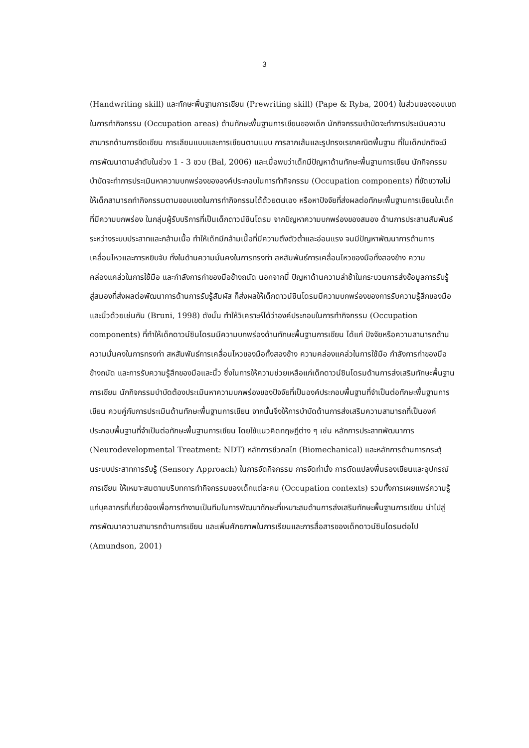3
(Handwriting skill) และทักษะพื้นฐานการเขียน (Prewriting skill) (Pape & Ryba, 2004) ในส่วนของขอบเขตในการทำกิจกรรม (Occupation areas) ด้านทักษะพื้นฐานการเขียนของเด็ก นักกิจกรรมบำบัดจะทำการประเมินความสามารถด้านการขีดเขียน การเลียนแบบและการเขียนตามแบบ การลากเส้นและรูปทรงเรขาคณิตพื้นฐาน ที่ในเด็กปกติจะมีการพัฒนาตามลำดับในช่วง 1 - 3 ขวบ (Bal, 2006) และเมื่อพบว่าเด็กมีปัญหาด้านทักษะพื้นฐานการเขียน นักกิจกรรมบำบัดจะทำการประเมินหาความบกพร่องขององค์ประกอบในการทำกิจกรรม (Occupation components) ที่ขัดขวางไม่ให้เด็กสามารถทำกิจกรรมตามขอบเขตในการทำกิจกรรมได้ด้วยตนเอง หรือหาปัจจัยที่ส่งผลต่อทักษะพื้นฐานการเขียนในเด็กที่มีความบกพร่อง ในกลุ่มผู้รับบริการที่เป็นเด็กดาวน์ซินโดรม จากปัญหาความบกพร่องของสมอง ด้านการประสานสัมพันธ์ระหว่างระบบประสาทและกล้ามเนื้อ ทำให้เด็กมีกล้ามเนื้อที่มีความตึงตัวต่ำและอ่อนแรง จนมีปัญหาพัฒนาการด้านการเคลื่อนไหวและการหยิบจับ ทั้งในด้านความมั่นคงในการทรงท่า สหสัมพันธ์การเคลื่อนไหวของมือทั้งสองข้าง ความคล่องแคล่วในการใช้มือ และกำลังการกำของมือข้างถนัด นอกจากนี้ ปัญหาด้านความล่าช้าในกระบวนการส่งข้อมูลการรับรู้สู่สมองที่ส่งผลต่อพัฒนาการด้านการรับรู้สัมผัส ก็ส่งผลให้เด็กดาวน์ซินโดรมมีความบกพร่องของการรับความรู้สึกของมือและนิ้วด้วยเช่นกัน (Bruni, 1998) ดังนั้น ทำให้วิเคราะห์ได้ว่าองค์ประกอบในการทำกิจกรรม (Occupation components) ที่ทำให้เด็กดาวน์ซินโดรมมีความบกพร่องด้านทักษะพื้นฐานการเขียน ได้แก่ ปัจจัยหรือความสามารถด้านความมั่นคงในการทรงท่า สหสัมพันธ์การเคลื่อนไหวของมือทั้งสองข้าง ความคล่องแคล่วในการใช้มือ กำลังการกำของมือข้างถนัด และการรับความรู้สึกของมือและนิ้ว ซึ่งในการให้ความช่วยเหลือแก่เด็กดาวน์ซินโดรมด้านการส่งเสริมทักษะพื้นฐานการเขียน นักกิจกรรมบำบัดต้องประเมินหาความบกพร่องของปัจจัยที่เป็นองค์ประกอบพื้นฐานที่จำเป็นต่อทักษะพื้นฐานการเขียน ควบคู่กับการประเมินด้านทักษะพื้นฐานการเขียน จากนั้นจึงให้การบำบัดด้านการส่งเสริมความสามารถที่เป็นองค์ประกอบพื้นฐานที่จำเป็นต่อทักษะพื้นฐานการเขียน โดยใช้แนวคิดทฤษฎีต่าง ๆ เช่น หลักการประสาทพัฒนาการ (Neurodevelopmental Treatment: NDT) หลักการชีวกลไก (Biomechanical) และหลักการด้านการกระตุ้นระบบประสาทการรับรู้ (Sensory Approach) ในการจัดกิจกรรม การจัดท่านั่ง การดัดแปลงพื้นรองเขียนและอุปกรณ์การเขียน ให้เหมาะสมตามบริบทการทำกิจกรรมของเด็กแต่ละคน (Occupation contexts) รวมทั้งการเผยแพร่ความรู้แก่บุคลากรที่เกี่ยวข้องเพื่อการทำงานเป็นทีมในการพัฒนาทักษะที่เหมาะสมด้านการส่งเสริมทักษะพื้นฐานการเขียน นำไปสู่การพัฒนาความสามารถด้านการเขียน และเพิ่มศักยภาพในการเรียนและการสื่อสารของเด็กดาวน์ซินโดรมต่อไป (Amundson, 2001)